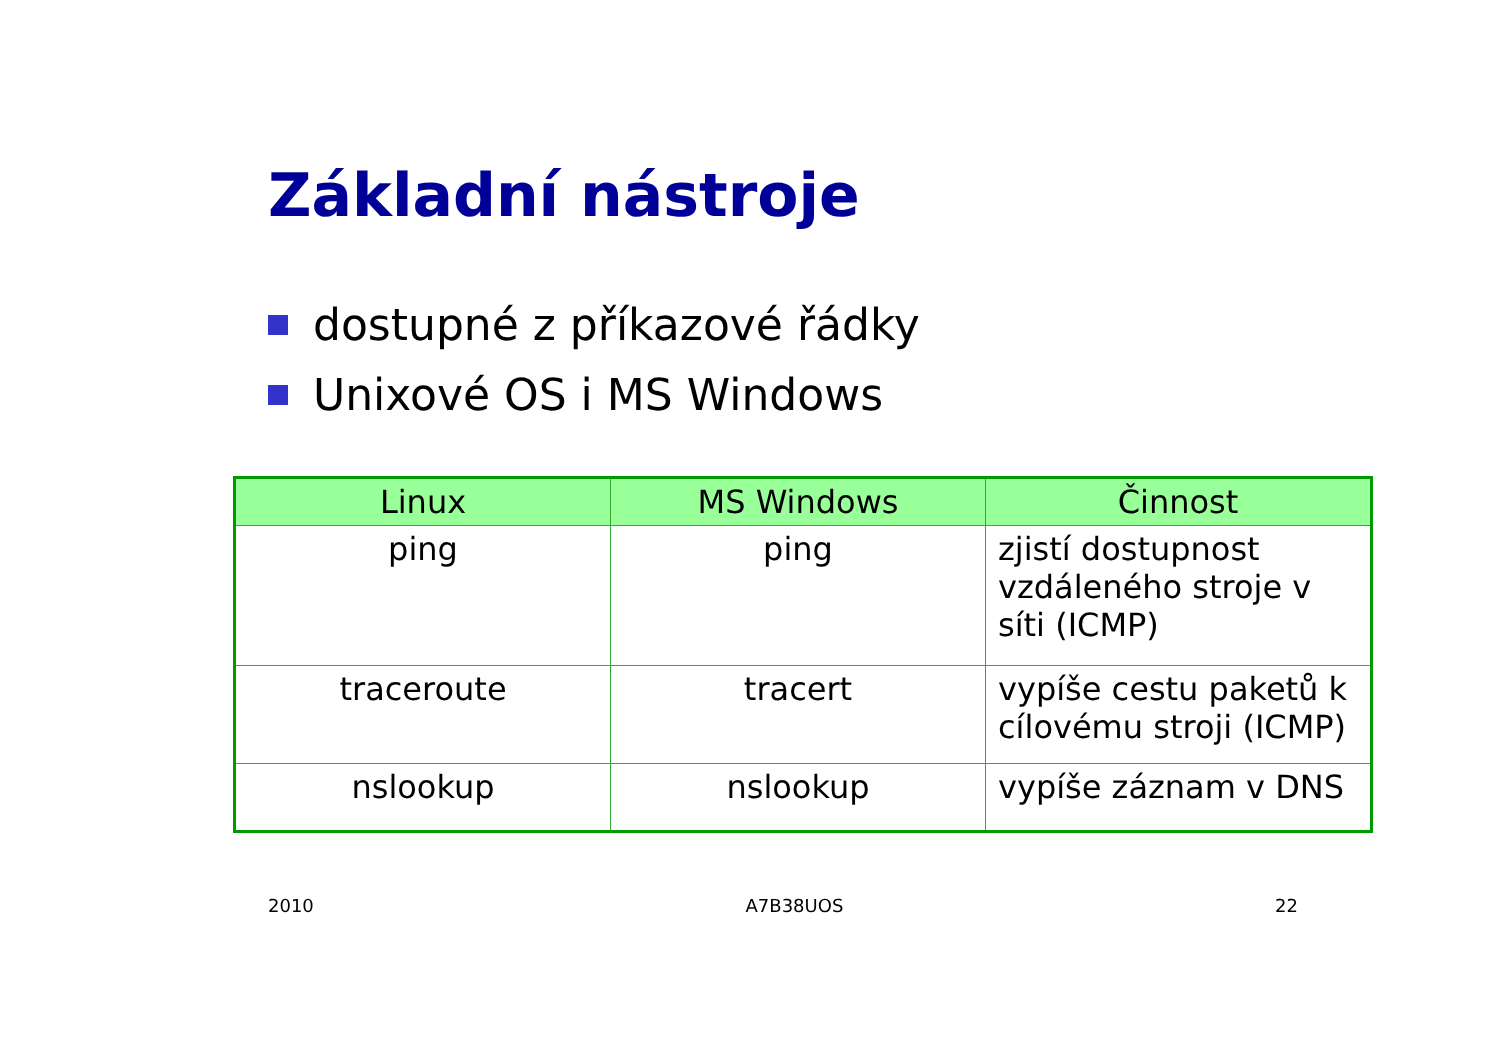Základní nástroje
dostupné z příkazové řádky
Unixové OS i MS Windows
| Linux | MS Windows | Činnost |
| --- | --- | --- |
| ping | ping | zjistí dostupnost vzdáleného stroje v síti (ICMP) |
| traceroute | tracert | vypíše cestu paketů k cílovému stroji (ICMP) |
| nslookup | nslookup | vypíše záznam v DNS |
2010 A7B38UOS 22